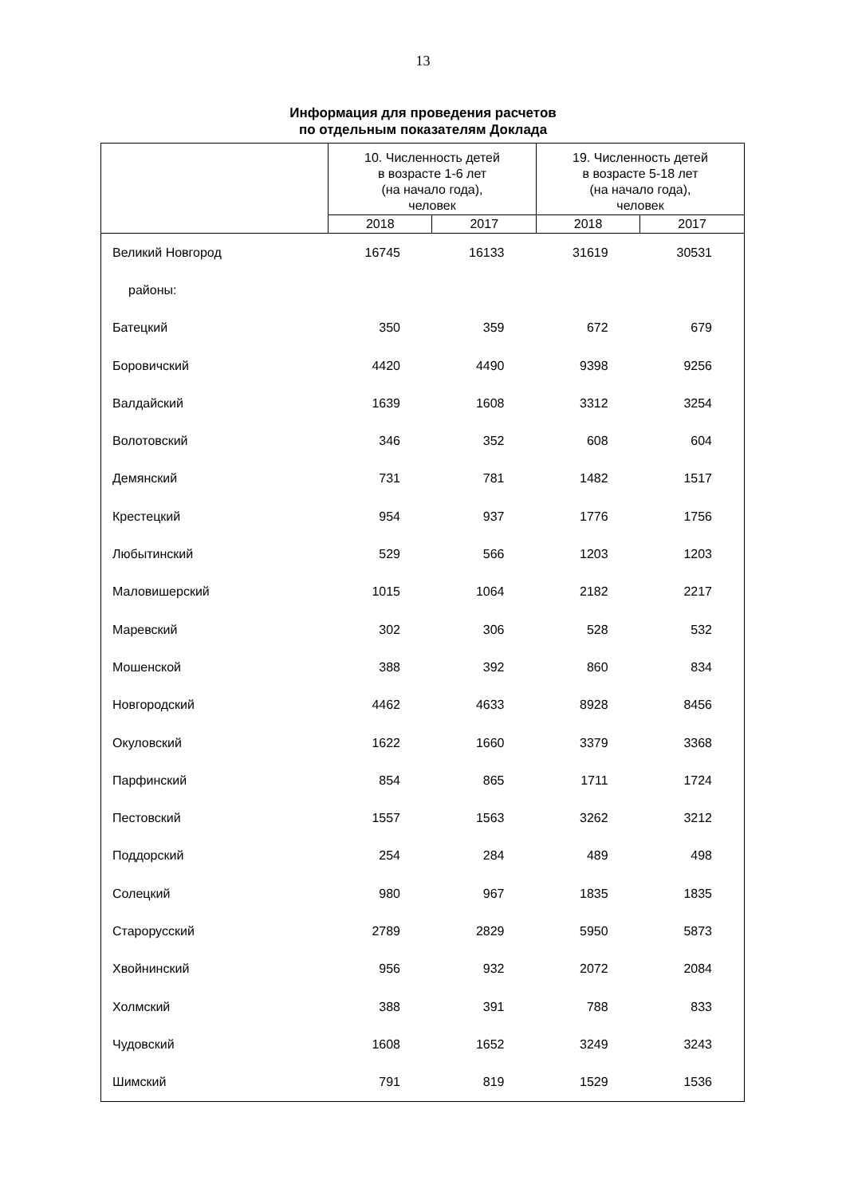13
Информация для проведения расчетов
по отдельным показателям Доклада
| | 10. Численность детей в возрасте 1-6 лет (на начало года), человек | | 19. Численность детей в возрасте 5-18 лет (на начало года), человек | |
| --- | --- | --- | --- | --- |
| | 2018 | 2017 | 2018 | 2017 |
| Великий Новгород | 16745 | 16133 | 31619 | 30531 |
| районы: | | | | |
| Батецкий | 350 | 359 | 672 | 679 |
| Боровичский | 4420 | 4490 | 9398 | 9256 |
| Валдайский | 1639 | 1608 | 3312 | 3254 |
| Волотовский | 346 | 352 | 608 | 604 |
| Демянский | 731 | 781 | 1482 | 1517 |
| Крестецкий | 954 | 937 | 1776 | 1756 |
| Любытинский | 529 | 566 | 1203 | 1203 |
| Маловишерский | 1015 | 1064 | 2182 | 2217 |
| Маревский | 302 | 306 | 528 | 532 |
| Мошенской | 388 | 392 | 860 | 834 |
| Новгородский | 4462 | 4633 | 8928 | 8456 |
| Окуловский | 1622 | 1660 | 3379 | 3368 |
| Парфинский | 854 | 865 | 1711 | 1724 |
| Пестовский | 1557 | 1563 | 3262 | 3212 |
| Поддорский | 254 | 284 | 489 | 498 |
| Солецкий | 980 | 967 | 1835 | 1835 |
| Старорусский | 2789 | 2829 | 5950 | 5873 |
| Хвойнинский | 956 | 932 | 2072 | 2084 |
| Холмский | 388 | 391 | 788 | 833 |
| Чудовский | 1608 | 1652 | 3249 | 3243 |
| Шимский | 791 | 819 | 1529 | 1536 |